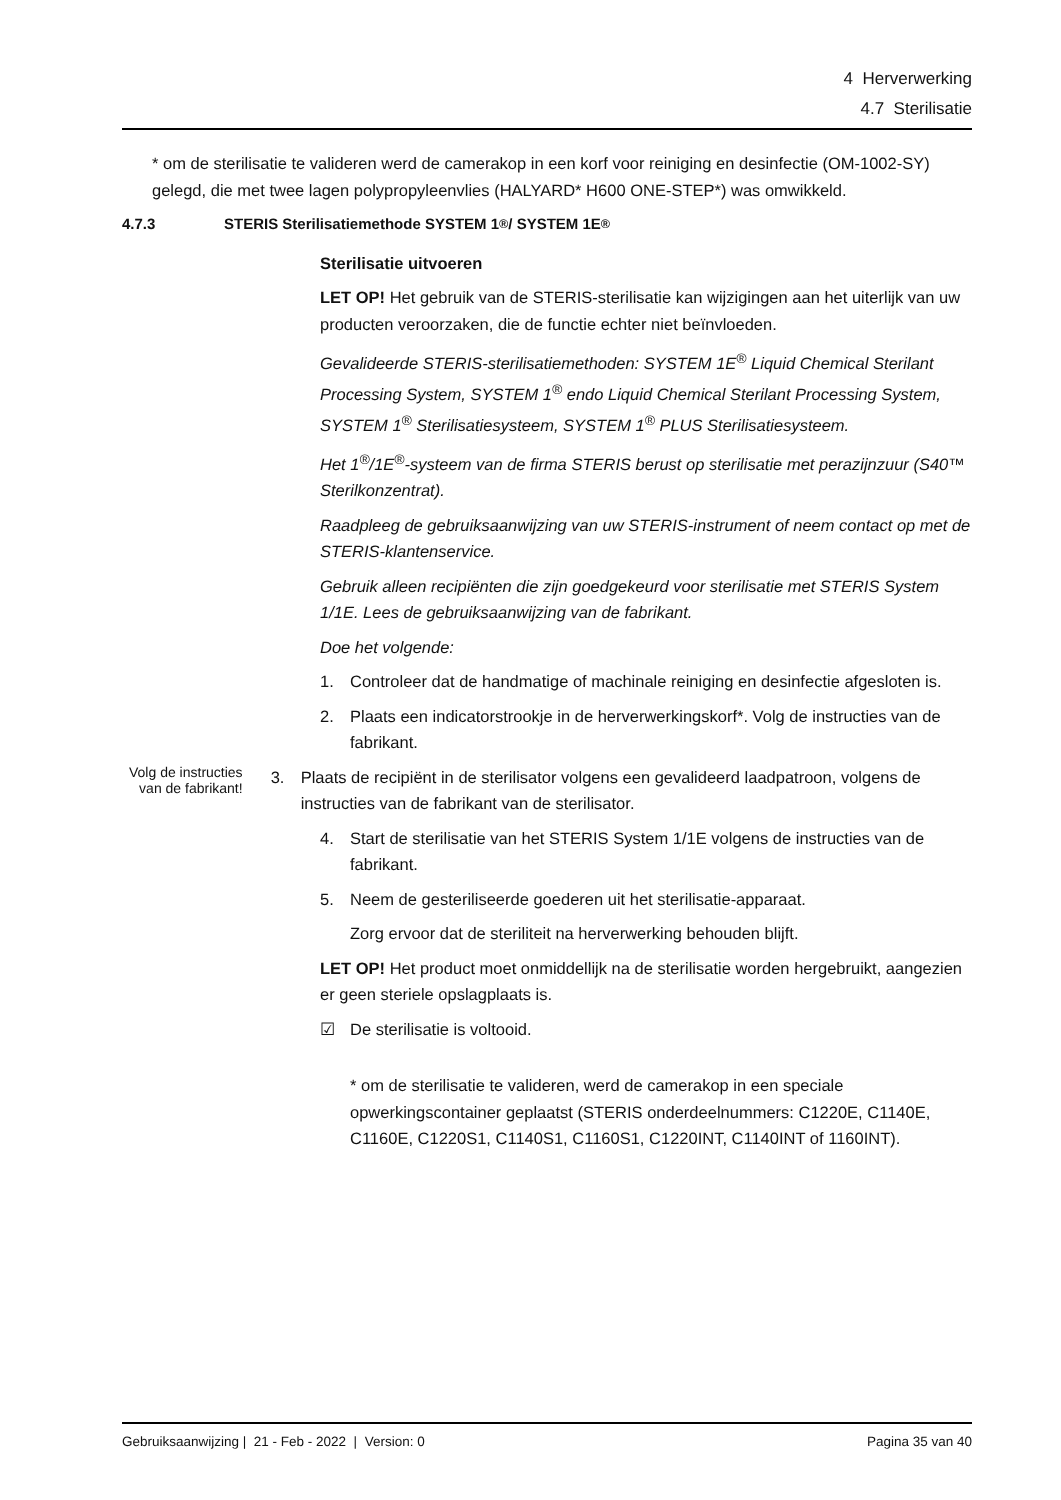4 Herverwerking
4.7 Sterilisatie
* om de sterilisatie te valideren werd de camerakop in een korf voor reiniging en desinfectie (OM-1002-SY) gelegd, die met twee lagen polypropyleenvlies (HALYARD* H600 ONE-STEP*) was omwikkeld.
4.7.3 STERIS Sterilisatiemethode SYSTEM 1<sup>®</sup> / SYSTEM 1E<sup>®</sup>
Sterilisatie uitvoeren
LET OP! Het gebruik van de STERIS-sterilisatie kan wijzigingen aan het uiterlijk van uw producten veroorzaken, die de functie echter niet beïnvloeden.
Gevalideerde STERIS-sterilisatiemethoden: SYSTEM 1E<sup>®</sup> Liquid Chemical Sterilant Processing System, SYSTEM 1<sup>®</sup> endo Liquid Chemical Sterilant Processing System, SYSTEM 1<sup>®</sup> Sterilisatiesysteem, SYSTEM 1<sup>®</sup> PLUS Sterilisatiesysteem.
Het 1<sup>®</sup>/1E<sup>®</sup>-systeem van de firma STERIS berust op sterilisatie met perazijnzuur (S40™ Sterilkonzentrat).
Raadpleeg de gebruiksaanwijzing van uw STERIS-instrument of neem contact op met de STERIS-klantenservice.
Gebruik alleen recipiënten die zijn goedgekeurd voor sterilisatie met STERIS System 1/1E. Lees de gebruiksaanwijzing van de fabrikant.
Doe het volgende:
1. Controleer dat de handmatige of machinale reiniging en desinfectie afgesloten is.
2. Plaats een indicatorstrookje in de herverwerkingskorf*. Volg de instructies van de fabrikant.
Volg de instructies van de fabrikant!
3. Plaats de recipiënt in de sterilisator volgens een gevalideerd laadpatroon, volgens de instructies van de fabrikant van de sterilisator.
4. Start de sterilisatie van het STERIS System 1/1E volgens de instructies van de fabrikant.
5. Neem de gesteriliseerde goederen uit het sterilisatie-apparaat.
Zorg ervoor dat de steriliteit na herverwerking behouden blijft.
LET OP! Het product moet onmiddellijk na de sterilisatie worden hergebruikt, aangezien er geen steriele opslagplaats is.
☑ De sterilisatie is voltooid.
* om de sterilisatie te valideren, werd de camerakop in een speciale opwerkingscontainer geplaatst (STERIS onderdeelnummers: C1220E, C1140E, C1160E, C1220S1, C1140S1, C1160S1, C1220INT, C1140INT of 1160INT).
Gebruiksaanwijzing | 21 - Feb - 2022 | Version: 0 Pagina 35 van 40